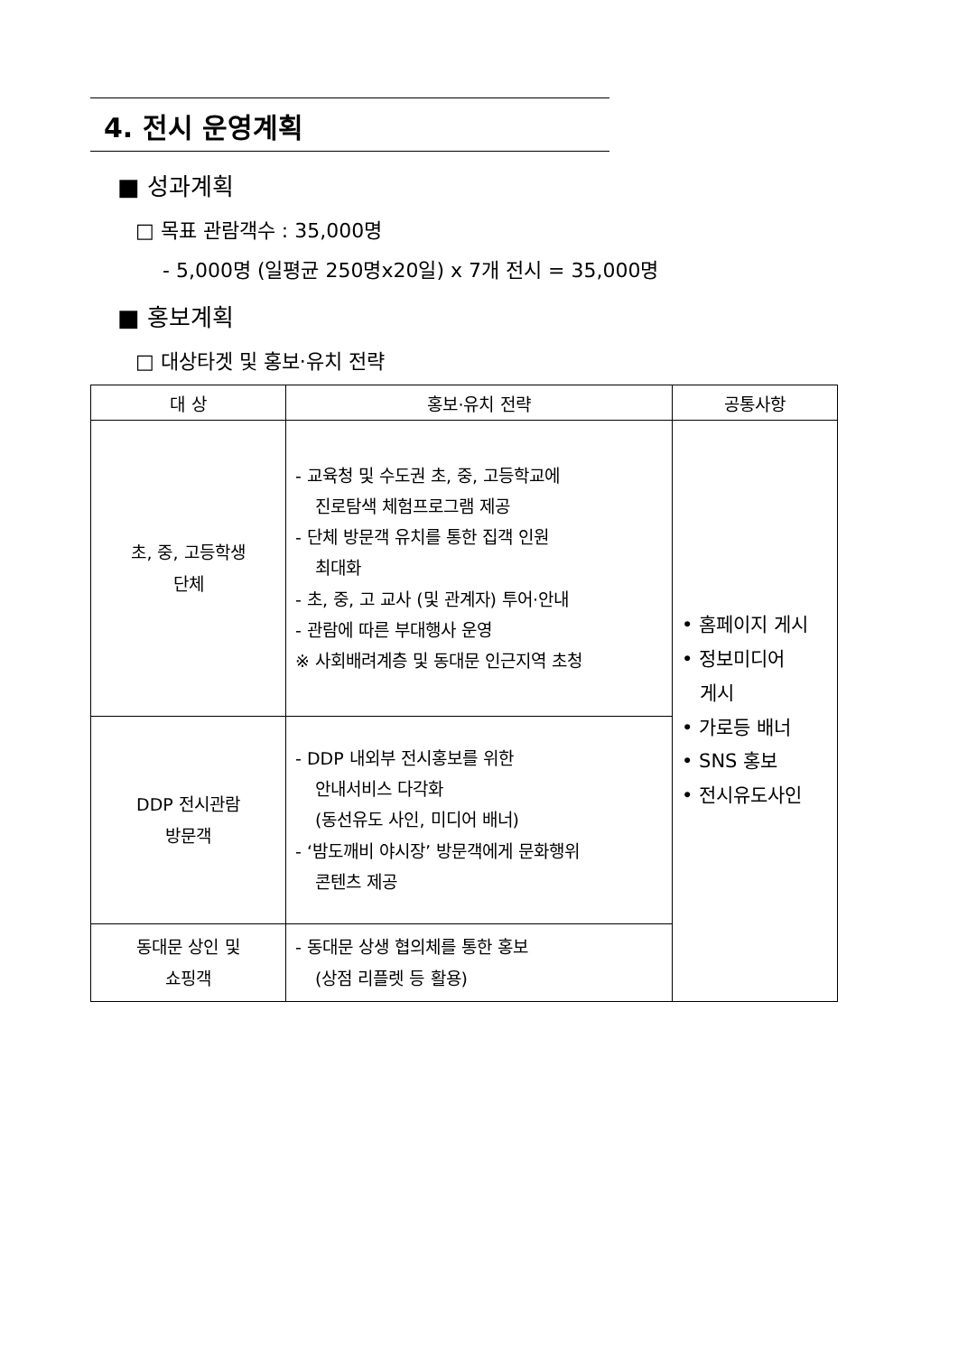4. 전시 운영계획
■ 성과계획
□ 목표 관람객수 : 35,000명
- 5,000명 (일평균 250명x20일) x 7개 전시 = 35,000명
■ 홍보계획
□ 대상타겟 및 홍보·유치 전략
| 대 상 | 홍보·유치 전략 | 공통사항 |
| --- | --- | --- |
| 초, 중, 고등학생 단체 | - 교육청 및 수도권 초, 중, 고등학교에 진로탐색 체험프로그램 제공 - 단체 방문객 유치를 통한 집객 인원 최대화 - 초, 중, 고 교사 (및 관계자) 투어·안내 - 관람에 따른 부대행사 운영 ※ 사회배려계층 및 동대문 인근지역 초청 | • 홈페이지 게시 • 정보미디어 게시 • 가로등 배너 • SNS 홍보 • 전시유도사인 |
| DDP 전시관람 방문객 | - DDP 내외부 전시홍보를 위한 안내서비스 다각화 (동선유도 사인, 미디어 배너) - ‘밤도깨비 야시장’ 방문객에게 문화행위 콘텐츠 제공 | |
| 동대문 상인 및 쇼핑객 | - 동대문 상생 협의체를 통한 홍보 (상점 리플렛 등 활용) | |